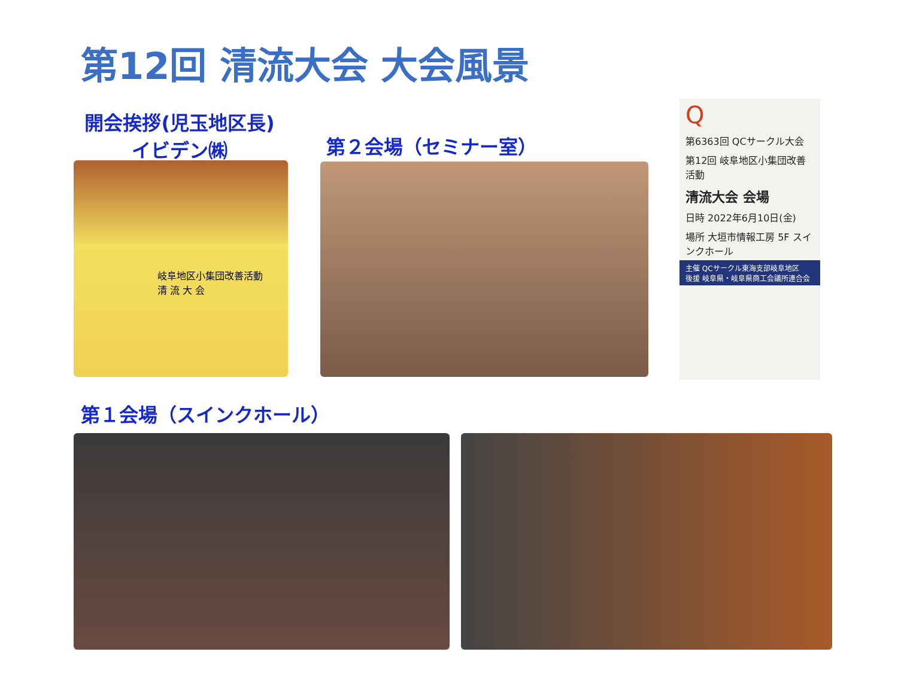第12回 清流大会 大会風景
開会挨拶(児玉地区長)
イビデン㈱
第２会場（セミナー室）
岐阜地区小集団改善活動
清 流 大 会
Q
第6363回 QCサークル大会
第12回 岐阜地区小集団改善活動
清流大会 会場
日時 2022年6月10日(金)
場所 大垣市情報工房 5F スインクホール
主催 QCサークル東海支部岐阜地区
後援 岐阜県・岐阜県商工会議所連合会
第１会場（スインクホール）